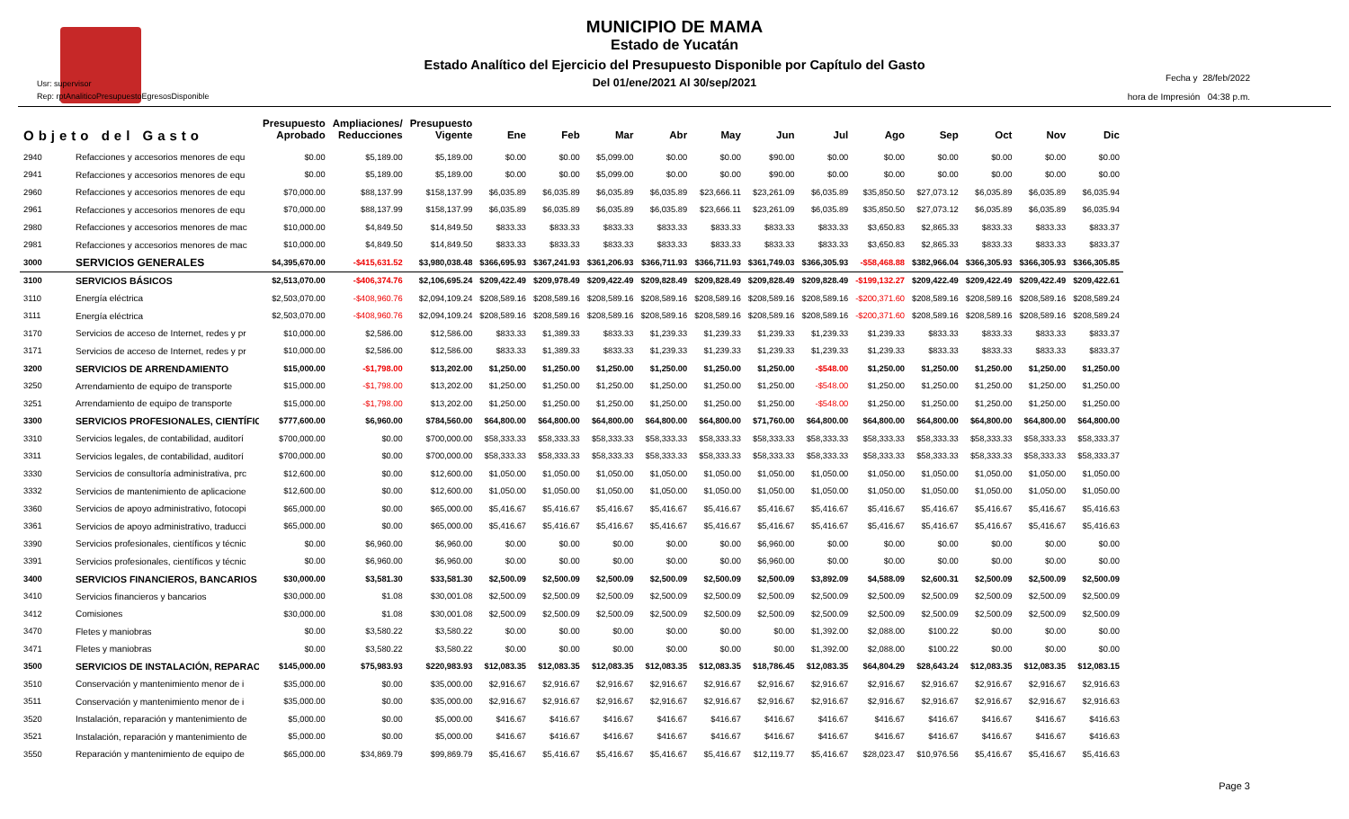Usr: supervisor
Rep: rptAnaliticoPresupuestoEgresosDisponible
MUNICIPIO DE MAMA
Estado de Yucatán
Estado Analítico del Ejercicio del Presupuesto Disponible por Capítulo del Gasto
Del 01/ene/2021 Al 30/sep/2021
Fecha y 28/feb/2022
hora de Impresión 04:38 p.m.
| Objeto del Gasto | | Presupuesto Aprobado | Ampliaciones/ Reducciones | Presupuesto Vigente | Ene | Feb | Mar | Abr | May | Jun | Jul | Ago | Sep | Oct | Nov | Dic |
| --- | --- | --- | --- | --- | --- | --- | --- | --- | --- | --- | --- | --- | --- | --- | --- | --- |
| 2940 | Refacciones y accesorios menores de equ | $0.00 | $5,189.00 | $5,189.00 | $0.00 | $0.00 | $5,099.00 | $0.00 | $0.00 | $90.00 | $0.00 | $0.00 | $0.00 | $0.00 | $0.00 | $0.00 |
| 2941 | Refacciones y accesorios menores de equ | $0.00 | $5,189.00 | $5,189.00 | $0.00 | $0.00 | $5,099.00 | $0.00 | $0.00 | $90.00 | $0.00 | $0.00 | $0.00 | $0.00 | $0.00 | $0.00 |
| 2960 | Refacciones y accesorios menores de equ | $70,000.00 | $88,137.99 | $158,137.99 | $6,035.89 | $6,035.89 | $6,035.89 | $6,035.89 | $23,666.11 | $23,261.09 | $6,035.89 | $35,850.50 | $27,073.12 | $6,035.89 | $6,035.89 | $6,035.94 |
| 2961 | Refacciones y accesorios menores de equ | $70,000.00 | $88,137.99 | $158,137.99 | $6,035.89 | $6,035.89 | $6,035.89 | $6,035.89 | $23,666.11 | $23,261.09 | $6,035.89 | $35,850.50 | $27,073.12 | $6,035.89 | $6,035.89 | $6,035.94 |
| 2980 | Refacciones y accesorios menores de mac | $10,000.00 | $4,849.50 | $14,849.50 | $833.33 | $833.33 | $833.33 | $833.33 | $833.33 | $833.33 | $833.33 | $3,650.83 | $2,865.33 | $833.33 | $833.33 | $833.37 |
| 2981 | Refacciones y accesorios menores de mac | $10,000.00 | $4,849.50 | $14,849.50 | $833.33 | $833.33 | $833.33 | $833.33 | $833.33 | $833.33 | $833.33 | $3,650.83 | $2,865.33 | $833.33 | $833.33 | $833.37 |
| 3000 | SERVICIOS GENERALES | $4,395,670.00 | -$415,631.52 | $3,980,038.48 | $366,695.93 | $367,241.93 | $361,206.93 | $366,711.93 | $366,711.93 | $361,749.03 | $366,305.93 | -$58,468.88 | $382,966.04 | $366,305.93 | $366,305.93 | $366,305.85 |
| 3100 | SERVICIOS BÁSICOS | $2,513,070.00 | -$406,374.76 | $2,106,695.24 | $209,422.49 | $209,978.49 | $209,422.49 | $209,828.49 | $209,828.49 | $209,828.49 | $209,828.49 | -$199,132.27 | $209,422.49 | $209,422.49 | $209,422.49 | $209,422.61 |
| 3110 | Energía eléctrica | $2,503,070.00 | -$408,960.76 | $2,094,109.24 | $208,589.16 | $208,589.16 | $208,589.16 | $208,589.16 | $208,589.16 | $208,589.16 | $208,589.16 | -$200,371.60 | $208,589.16 | $208,589.16 | $208,589.16 | $208,589.24 |
| 3111 | Energía eléctrica | $2,503,070.00 | -$408,960.76 | $2,094,109.24 | $208,589.16 | $208,589.16 | $208,589.16 | $208,589.16 | $208,589.16 | $208,589.16 | $208,589.16 | -$200,371.60 | $208,589.16 | $208,589.16 | $208,589.16 | $208,589.24 |
| 3170 | Servicios de acceso de Internet, redes y pr | $10,000.00 | $2,586.00 | $12,586.00 | $833.33 | $1,389.33 | $833.33 | $1,239.33 | $1,239.33 | $1,239.33 | $1,239.33 | $1,239.33 | $833.33 | $833.33 | $833.33 | $833.37 |
| 3171 | Servicios de acceso de Internet, redes y pr | $10,000.00 | $2,586.00 | $12,586.00 | $833.33 | $1,389.33 | $833.33 | $1,239.33 | $1,239.33 | $1,239.33 | $1,239.33 | $1,239.33 | $833.33 | $833.33 | $833.33 | $833.37 |
| 3200 | SERVICIOS DE ARRENDAMIENTO | $15,000.00 | -$1,798.00 | $13,202.00 | $1,250.00 | $1,250.00 | $1,250.00 | $1,250.00 | $1,250.00 | $1,250.00 | -$548.00 | $1,250.00 | $1,250.00 | $1,250.00 | $1,250.00 | $1,250.00 |
| 3250 | Arrendamiento de equipo de transporte | $15,000.00 | -$1,798.00 | $13,202.00 | $1,250.00 | $1,250.00 | $1,250.00 | $1,250.00 | $1,250.00 | $1,250.00 | -$548.00 | $1,250.00 | $1,250.00 | $1,250.00 | $1,250.00 | $1,250.00 |
| 3251 | Arrendamiento de equipo de transporte | $15,000.00 | -$1,798.00 | $13,202.00 | $1,250.00 | $1,250.00 | $1,250.00 | $1,250.00 | $1,250.00 | $1,250.00 | -$548.00 | $1,250.00 | $1,250.00 | $1,250.00 | $1,250.00 | $1,250.00 |
| 3300 | SERVICIOS PROFESIONALES, CIENTÍFIC | $777,600.00 | $6,960.00 | $784,560.00 | $64,800.00 | $64,800.00 | $64,800.00 | $64,800.00 | $64,800.00 | $71,760.00 | $64,800.00 | $64,800.00 | $64,800.00 | $64,800.00 | $64,800.00 | $64,800.00 |
| 3310 | Servicios legales, de contabilidad, auditorí | $700,000.00 | $0.00 | $700,000.00 | $58,333.33 | $58,333.33 | $58,333.33 | $58,333.33 | $58,333.33 | $58,333.33 | $58,333.33 | $58,333.33 | $58,333.33 | $58,333.33 | $58,333.33 | $58,333.37 |
| 3311 | Servicios legales, de contabilidad, auditorí | $700,000.00 | $0.00 | $700,000.00 | $58,333.33 | $58,333.33 | $58,333.33 | $58,333.33 | $58,333.33 | $58,333.33 | $58,333.33 | $58,333.33 | $58,333.33 | $58,333.33 | $58,333.33 | $58,333.37 |
| 3330 | Servicios de consultoría administrativa, prc | $12,600.00 | $0.00 | $12,600.00 | $1,050.00 | $1,050.00 | $1,050.00 | $1,050.00 | $1,050.00 | $1,050.00 | $1,050.00 | $1,050.00 | $1,050.00 | $1,050.00 | $1,050.00 | $1,050.00 |
| 3332 | Servicios de mantenimiento de aplicacione | $12,600.00 | $0.00 | $12,600.00 | $1,050.00 | $1,050.00 | $1,050.00 | $1,050.00 | $1,050.00 | $1,050.00 | $1,050.00 | $1,050.00 | $1,050.00 | $1,050.00 | $1,050.00 | $1,050.00 |
| 3360 | Servicios de apoyo administrativo, fotocopi | $65,000.00 | $0.00 | $65,000.00 | $5,416.67 | $5,416.67 | $5,416.67 | $5,416.67 | $5,416.67 | $5,416.67 | $5,416.67 | $5,416.67 | $5,416.67 | $5,416.67 | $5,416.67 | $5,416.63 |
| 3361 | Servicios de apoyo administrativo, traducci | $65,000.00 | $0.00 | $65,000.00 | $5,416.67 | $5,416.67 | $5,416.67 | $5,416.67 | $5,416.67 | $5,416.67 | $5,416.67 | $5,416.67 | $5,416.67 | $5,416.67 | $5,416.67 | $5,416.63 |
| 3390 | Servicios profesionales, científicos y técnic | $0.00 | $6,960.00 | $6,960.00 | $0.00 | $0.00 | $0.00 | $0.00 | $0.00 | $6,960.00 | $0.00 | $0.00 | $0.00 | $0.00 | $0.00 | $0.00 |
| 3391 | Servicios profesionales, científicos y técnic | $0.00 | $6,960.00 | $6,960.00 | $0.00 | $0.00 | $0.00 | $0.00 | $0.00 | $6,960.00 | $0.00 | $0.00 | $0.00 | $0.00 | $0.00 | $0.00 |
| 3400 | SERVICIOS FINANCIEROS, BANCARIOS | $30,000.00 | $3,581.30 | $33,581.30 | $2,500.09 | $2,500.09 | $2,500.09 | $2,500.09 | $2,500.09 | $2,500.09 | $3,892.09 | $4,588.09 | $2,600.31 | $2,500.09 | $2,500.09 | $2,500.09 |
| 3410 | Servicios financieros y bancarios | $30,000.00 | $1.08 | $30,001.08 | $2,500.09 | $2,500.09 | $2,500.09 | $2,500.09 | $2,500.09 | $2,500.09 | $2,500.09 | $2,500.09 | $2,500.09 | $2,500.09 | $2,500.09 | $2,500.09 |
| 3412 | Comisiones | $30,000.00 | $1.08 | $30,001.08 | $2,500.09 | $2,500.09 | $2,500.09 | $2,500.09 | $2,500.09 | $2,500.09 | $2,500.09 | $2,500.09 | $2,500.09 | $2,500.09 | $2,500.09 | $2,500.09 |
| 3470 | Fletes y maniobras | $0.00 | $3,580.22 | $3,580.22 | $0.00 | $0.00 | $0.00 | $0.00 | $0.00 | $0.00 | $1,392.00 | $2,088.00 | $100.22 | $0.00 | $0.00 | $0.00 |
| 3471 | Fletes y maniobras | $0.00 | $3,580.22 | $3,580.22 | $0.00 | $0.00 | $0.00 | $0.00 | $0.00 | $0.00 | $1,392.00 | $2,088.00 | $100.22 | $0.00 | $0.00 | $0.00 |
| 3500 | SERVICIOS DE INSTALACIÓN, REPARAC | $145,000.00 | $75,983.93 | $220,983.93 | $12,083.35 | $12,083.35 | $12,083.35 | $12,083.35 | $12,083.35 | $18,786.45 | $12,083.35 | $64,804.29 | $28,643.24 | $12,083.35 | $12,083.35 | $12,083.15 |
| 3510 | Conservación y mantenimiento menor de i | $35,000.00 | $0.00 | $35,000.00 | $2,916.67 | $2,916.67 | $2,916.67 | $2,916.67 | $2,916.67 | $2,916.67 | $2,916.67 | $2,916.67 | $2,916.67 | $2,916.67 | $2,916.67 | $2,916.63 |
| 3511 | Conservación y mantenimiento menor de i | $35,000.00 | $0.00 | $35,000.00 | $2,916.67 | $2,916.67 | $2,916.67 | $2,916.67 | $2,916.67 | $2,916.67 | $2,916.67 | $2,916.67 | $2,916.67 | $2,916.67 | $2,916.67 | $2,916.63 |
| 3520 | Instalación, reparación y mantenimiento de | $5,000.00 | $0.00 | $5,000.00 | $416.67 | $416.67 | $416.67 | $416.67 | $416.67 | $416.67 | $416.67 | $416.67 | $416.67 | $416.67 | $416.67 | $416.63 |
| 3521 | Instalación, reparación y mantenimiento de | $5,000.00 | $0.00 | $5,000.00 | $416.67 | $416.67 | $416.67 | $416.67 | $416.67 | $416.67 | $416.67 | $416.67 | $416.67 | $416.67 | $416.67 | $416.63 |
| 3550 | Reparación y mantenimiento de equipo de | $65,000.00 | $34,869.79 | $99,869.79 | $5,416.67 | $5,416.67 | $5,416.67 | $5,416.67 | $5,416.67 | $12,119.77 | $5,416.67 | $28,023.47 | $10,976.56 | $5,416.67 | $5,416.67 | $5,416.63 |
Page 3